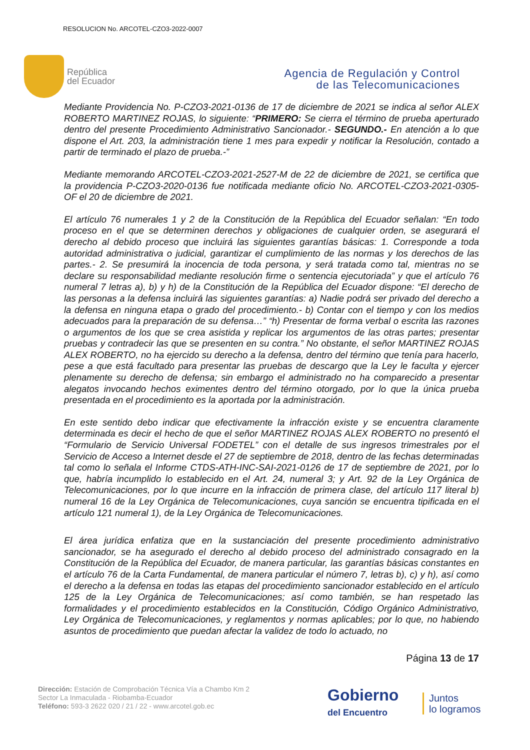RESOLUCION No. ARCOTEL-CZO3-2022-0007
República
del Ecuador
Agencia de Regulación y Control
de las Telecomunicaciones
Mediante Providencia No. P-CZO3-2021-0136 de 17 de diciembre de 2021 se indica al señor ALEX ROBERTO MARTINEZ ROJAS, lo siguiente: “PRIMERO: Se cierra el término de prueba aperturado dentro del presente Procedimiento Administrativo Sancionador.- SEGUNDO.- En atención a lo que dispone el Art. 203, la administración tiene 1 mes para expedir y notificar la Resolución, contado a partir de terminado el plazo de prueba.-”
Mediante memorando ARCOTEL-CZO3-2021-2527-M de 22 de diciembre de 2021, se certifica que la providencia P-CZO3-2020-0136 fue notificada mediante oficio No. ARCOTEL-CZO3-2021-0305-OF el 20 de diciembre de 2021.
El artículo 76 numerales 1 y 2 de la Constitución de la República del Ecuador señalan: “En todo proceso en el que se determinen derechos y obligaciones de cualquier orden, se asegurará el derecho al debido proceso que incluirá las siguientes garantías básicas: 1. Corresponde a toda autoridad administrativa o judicial, garantizar el cumplimiento de las normas y los derechos de las partes.- 2. Se presumirá la inocencia de toda persona, y será tratada como tal, mientras no se declare su responsabilidad mediante resolución firme o sentencia ejecutoriada” y que el artículo 76 numeral 7 letras a), b) y h) de la Constitución de la República del Ecuador dispone: “El derecho de las personas a la defensa incluirá las siguientes garantías: a) Nadie podrá ser privado del derecho a la defensa en ninguna etapa o grado del procedimiento.- b) Contar con el tiempo y con los medios adecuados para la preparación de su defensa…” “h) Presentar de forma verbal o escrita las razones o argumentos de los que se crea asistida y replicar los argumentos de las otras partes; presentar pruebas y contradecir las que se presenten en su contra.” No obstante, el señor MARTINEZ ROJAS ALEX ROBERTO, no ha ejercido su derecho a la defensa, dentro del término que tenía para hacerlo, pese a que está facultado para presentar las pruebas de descargo que la Ley le faculta y ejercer plenamente su derecho de defensa; sin embargo el administrado no ha comparecido a presentar alegatos invocando hechos eximentes dentro del término otorgado, por lo que la única prueba presentada en el procedimiento es la aportada por la administración.
En este sentido debo indicar que efectivamente la infracción existe y se encuentra claramente determinada es decir el hecho de que el señor MARTINEZ ROJAS ALEX ROBERTO no presentó el “Formulario de Servicio Universal FODETEL” con el detalle de sus ingresos trimestrales por el Servicio de Acceso a Internet desde el 27 de septiembre de 2018, dentro de las fechas determinadas tal como lo señala el Informe CTDS-ATH-INC-SAI-2021-0126 de 17 de septiembre de 2021, por lo que, habría incumplido lo establecido en el Art. 24, numeral 3; y Art. 92 de la Ley Orgánica de Telecomunicaciones, por lo que incurre en la infracción de primera clase, del artículo 117 literal b) numeral 16 de la Ley Orgánica de Telecomunicaciones, cuya sanción se encuentra tipificada en el artículo 121 numeral 1), de la Ley Orgánica de Telecomunicaciones.
El área jurídica enfatiza que en la sustanciación del presente procedimiento administrativo sancionador, se ha asegurado el derecho al debido proceso del administrado consagrado en la Constitución de la República del Ecuador, de manera particular, las garantías básicas constantes en el artículo 76 de la Carta Fundamental, de manera particular el número 7, letras b), c) y h), así como el derecho a la defensa en todas las etapas del procedimiento sancionador establecido en el artículo 125 de la Ley Orgánica de Telecomunicaciones; así como también, se han respetado las formalidades y el procedimiento establecidos en la Constitución, Código Orgánico Administrativo, Ley Orgánica de Telecomunicaciones, y reglamentos y normas aplicables; por lo que, no habiendo asuntos de procedimiento que puedan afectar la validez de todo lo actuado, no
Página 13 de 17
Dirección: Estación de Comprobación Técnica Vía a Chambo Km 2
Sector La Inmaculada - Riobamba-Ecuador
Teléfono: 593-3 2622 020 / 21 / 22 - www.arcotel.gob.ec
Gobierno
del Encuentro
Juntos
lo logramos